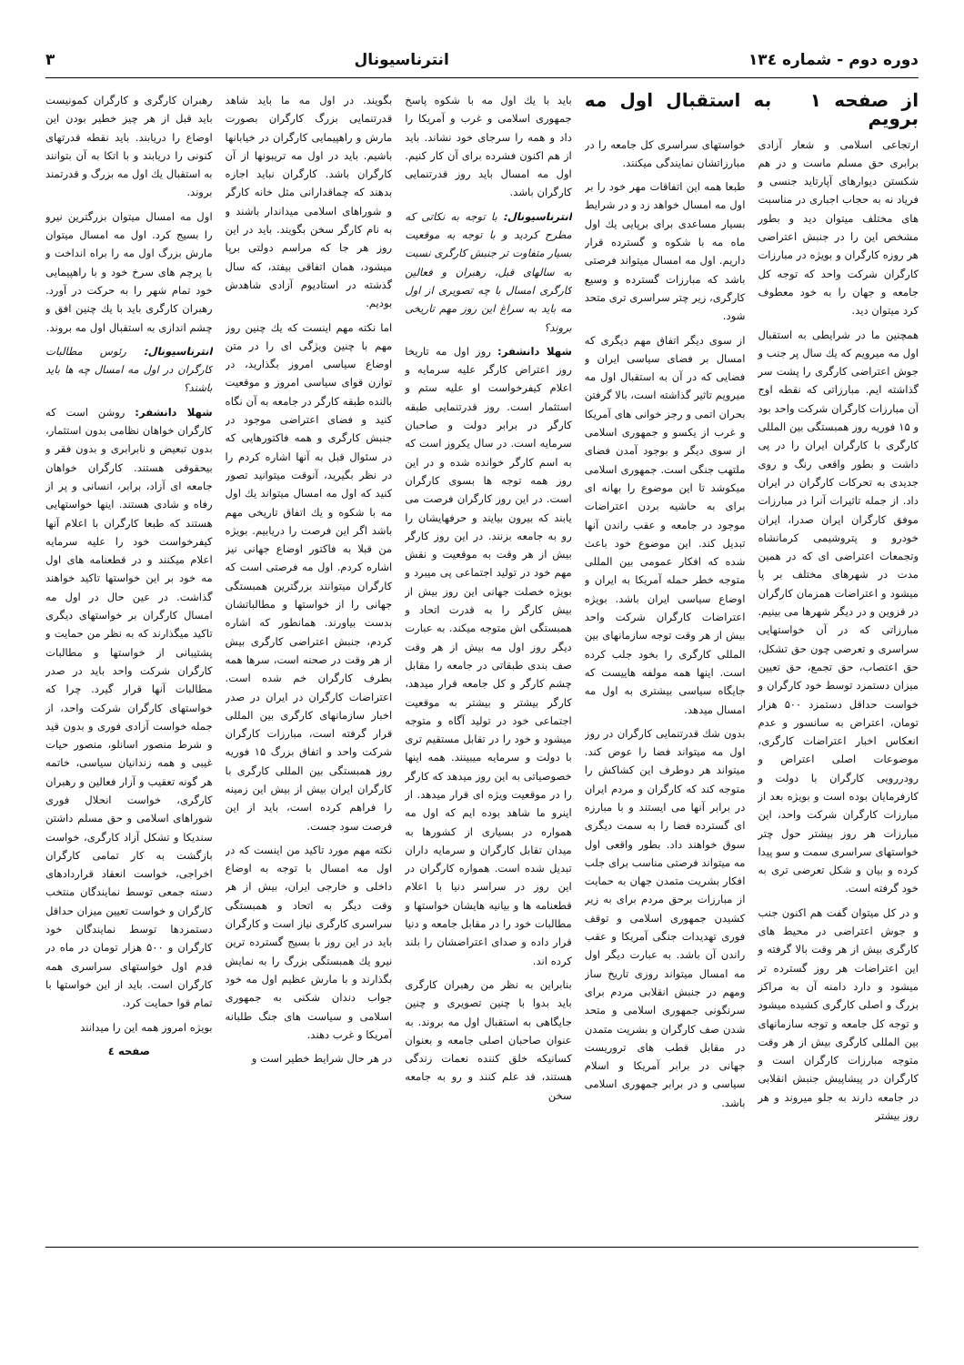دوره دوم - شماره ۱۳٤ انترناسیونال ۳
از صفحه ۱ به استقبال اول مه برویم
ارتجاعی اسلامی و شعار آزادی برابری حق مسلم ماست و در هم شکستن دیوارهای آپارتاید جنسی و فریاد نه به حجاب اجباری در مناسبت های مختلف میتوان دید و بطور مشخص این را در جنبش اعتراضی هر روزه کارگران و بویژه در مبارزات کارگران شرکت واحد که توجه کل جامعه و جهان را به خود معطوف کرد میتوان دید.
همچنین ما در شرایطی به استقبال اول مه میرویم که یك سال پر جنب و جوش اعتراضی کارگری را پشت سر گذاشته ایم. مبارزاتی که نقطه اوج آن مبارزات کارگران شرکت واحد بود و ۱۵ فوریه روز همبستگی بین المللی کارگری با کارگران ایران را در پی داشت و بطور واقعی رنگ و روی جدیدی به تحرکات کارگران در ایران داد. از جمله تاثیرات آنرا در مبارزات موفق کارگران ایران صدرا، ایران خودرو و پتروشیمی کرمانشاه وتجمعات اعتراضی ای که در همین مدت در شهرهای مختلف بر پا میشود و اعتراضات همزمان کارگران در قزوین و در دیگر شهرها می بینیم. مبارزاتی که در آن خواستهایی سراسری و تعرضی چون حق تشکل، حق اعتصاب، حق تجمع، حق تعیین میزان دستمزد توسط خود کارگران و خواست حداقل دستمزد ۵۰۰ هزار تومان، اعتراض به سانسور و عدم انعکاس اخبار اعتراضات کارگری، موضوعات اصلی اعتراض و رودررویی کارگران با دولت و کارفرمایان بوده است و بویژه بعد از مبارزات کارگران شرکت واحد، این مبارزات هر روز بیشتر حول چتر خواستهای سراسری سمت و سو پیدا کرده و بیان و شکل تعرضی تری به خود گرفته است.
و در کل میتوان گفت هم اکنون جنب و جوش اعتراضی در محیط های کارگری بیش از هر وقت بالا گرفته و این اعتراضات هر روز گسترده تر میشود و دارد دامنه آن به مراکز بزرگ و اصلی کارگری کشیده میشود و توجه کل جامعه و توجه سازمانهای بین المللی کارگری بیش از هر وقت متوجه مبارزات کارگران است و کارگران در پیشاپیش جنبش انقلابی در جامعه دارند به جلو میروند و هر روز بیشتر
خواستهای سراسری کل جامعه را در مبارزاتشان نمایندگی میکنند.
طبعا همه این اتفاقات مهر خود را بر اول مه امسال خواهد زد و در شرایط بسیار مساعدی برای برپایی یك اول ماه مه با شکوه و گسترده قرار داریم. اول مه امسال میتواند فرصتی باشد که مبارزات گسترده و وسیع کارگری، زیر چتر سراسری تری متحد شود.
از سوی دیگر اتفاق مهم دیگری که امسال بر فضای سیاسی ایران و فضایی که در آن به استقبال اول مه میرویم تاثیر گذاشته است، بالا گرفتن بحران اتمی و رجز خوانی های آمریکا و غرب از یکسو و جمهوری اسلامی از سوی دیگر و بوجود آمدن فضای ملتهب جنگی است. جمهوری اسلامی میکوشد تا این موضوع را بهانه ای برای به حاشیه بردن اعتراضات موجود در جامعه و عقب راندن آنها تبدیل کند. این موضوع خود باعث شده که افکار عمومی بین المللی متوجه خطر حمله آمریکا به ایران و اوضاع سیاسی ایران باشد. بویژه اعتراضات کارگران شرکت واحد بیش از هر وقت توجه سازمانهای بین المللی کارگری را بخود جلب کرده است. اینها همه مولفه هاییست که جایگاه سیاسی بیشتری به اول مه امسال میدهد.
بدون شك قدرتنمایی کارگران در روز اول مه میتواند فضا را عوض کند. میتواند هر دوطرف این کشاکش را متوجه کند که کارگران و مردم ایران در برابر آنها می ایستند و با مبارزه ای گسترده فضا را به سمت دیگری سوق خواهند داد. بطور واقعی اول مه میتواند فرصتی مناسب برای جلب افکار بشریت متمدن جهان به حمایت از مبارزات برحق مردم برای به زیر کشیدن جمهوری اسلامی و توقف فوری تهدیدات جنگی آمریکا و عقب راندن آن باشد. به عبارت دیگر اول مه امسال میتواند روزی تاریخ ساز ومهم در جنبش انقلابی مردم برای سرنگونی جمهوری اسلامی و متحد شدن صف کارگران و بشریت متمدن در مقابل قطب های تروریست جهانی در برابر آمریکا و اسلام سیاسی و در برابر جمهوری اسلامی باشد.
باید با یك اول مه با شکوه پاسخ جمهوری اسلامی و غرب و آمریکا را داد و همه را سرجای خود نشاند. باید از هم اکنون فشرده برای آن کار کنیم. اول مه امسال باید روز قدرتنمایی کارگران باشد.
انترناسیونال: با توجه به نکاتی که مطرح کردید و با توجه به موقعیت بسیار متفاوت تر جنبش کارگری نسبت به سالهای قبل، رهبران و فعالین کارگری امسال با چه تصویری از اول مه باید به سراغ این روز مهم تاریخی بروند؟
شهلا دانشفر: روز اول مه تاریخا روز اعتراض کارگر علیه سرمایه و اعلام کیفرخواست او علیه ستم و استثمار است. روز قدرتنمایی طبقه کارگر در برابر دولت و صاحبان سرمایه است. در سال یکروز است که به اسم کارگر خوانده شده و در این روز همه توجه ها بسوی کارگران است. در این روز کارگران فرصت می یابند که بیرون بیایند و حرفهایشان را رو به جامعه بزنند. در این روز کارگر بیش از هر وقت به موقعیت و نقش مهم خود در تولید اجتماعی پی میبرد و بویژه خصلت جهانی این روز بیش از بیش کارگر را به قدرت اتحاد و همبستگی اش متوجه میکند. به عبارت دیگر روز اول مه بیش از هر وقت صف بندی طبقاتی در جامعه را مقابل چشم کارگر و کل جامعه قرار میدهد، کارگر بیشتر و بیشتر به موقعیت اجتماعی خود در تولید آگاه و متوجه میشود و خود را در تقابل مستقیم تری با دولت و سرمایه میبینند. همه اینها خصوصیاتی به این روز میدهد که کارگر را در موقعیت ویژه ای قرار میدهد. از اینرو ما شاهد بوده ایم که اول مه همواره در بسیاری از کشورها به میدان تقابل کارگران و سرمایه داران تبدیل شده است. همواره کارگران در این روز در سراسر دنیا با اعلام قطعنامه ها و بیانیه هایشان خواستها و مطالبات خود را در مقابل جامعه و دنیا قرار داده و صدای اعتراضشان را بلند کرده اند.
بنابراین به نظر من رهبران کارگری باید بدوا با چنین تصویری و چنین جایگاهی به استقبال اول مه بروند. به عنوان صاحبان اصلی جامعه و بعنوان کسانیکه خلق کننده نعمات زندگی هستند، قد علم کنند و رو به جامعه سخن
بگویند. در اول مه ما باید شاهد قدرتنمایی بزرگ کارگران بصورت مارش و راهپیمایی کارگران در خیابانها باشیم. باید در اول مه تریبونها از آن کارگران باشد. کارگران نباید اجازه بدهند که چماقدارانی مثل خانه کارگر و شوراهای اسلامی میداندار باشند و به نام کارگر سخن بگویند. باید در این روز هر جا که مراسم دولتی برپا میشود، همان اتفاقی بیفتد، که سال گذشته در استادیوم آزادی شاهدش بودیم.
اما نکته مهم اینست که یك چنین روز مهم با چنین ویژگی ای را در متن اوضاع سیاسی امروز بگذارید، در توازن قوای سیاسی امروز و موقعیت بالنده طبقه کارگر در جامعه به آن نگاه کنید و فضای اعتراضی موجود در جنبش کارگری و همه فاکتورهایی که در سئوال قبل به آنها اشاره کردم را در نظر بگیرید، آنوقت میتوانید تصور کنید که اول مه امسال میتواند یك اول مه با شکوه و یك اتفاق تاریخی مهم باشد اگر این فرصت را دریابیم. بویژه من قبلا به فاکتور اوضاع جهانی نیز اشاره کردم. اول مه فرصتی است که کارگران میتوانند بزرگترین همبستگی جهانی را از خواستها و مطالباتشان بدست بیاورند. همانطور که اشاره کردم، جنبش اعتراضی کارگری بیش از هر وقت در صحنه است، سرها همه بطرف کارگران خم شده است. اعتراضات کارگران در ایران در صدر اخبار سازمانهای کارگری بین المللی قرار گرفته است، مبارزات کارگران شرکت واحد و اتفاق بزرگ ۱۵ فوریه روز همبستگی بین المللی کارگری با کارگران ایران بیش از بیش این زمینه را فراهم کرده است، باید از این فرصت سود جست.
نکته مهم مورد تاکید من اینست که در اول مه امسال با توجه به اوضاع داخلی و خارجی ایران، بیش از هر وقت دیگر به اتحاد و همبستگی سراسری کارگری نیاز است و کارگران باید در این روز با بسیج گسترده ترین نیرو یك همبستگی بزرگ را به نمایش بگذارند و با مارش عظیم اول مه خود جواب دندان شکنی به جمهوری اسلامی و سیاست های جنگ طلبانه آمریکا و غرب دهند.
در هر حال شرایط خطیر است و
رهبران کارگری و کارگران کمونیست باید قبل از هر چیز خطیر بودن این اوضاع را دریابند. باید نقطه قدرتهای کنونی را دریابند و با اتکا به آن بتوانند به استقبال یك اول مه بزرگ و قدرتمند بروند.
اول مه امسال میتوان بزرگترین نیرو را بسیج کرد. اول مه امسال میتوان مارش بزرگ اول مه را براه انداخت و با پرچم های سرخ خود و با راهپیمایی خود تمام شهر را به حرکت در آورد. رهبران کارگری باید با یك چنین افق و چشم اندازی به استقبال اول مه بروند.
انترناسیونال: رئوس مطالبات کارگران در اول مه امسال چه ها باید باشند؟
شهلا دانشفر: روشن است که کارگران خواهان نظامی بدون استثمار، بدون تبعیض و نابرابری و بدون فقر و بیحقوقی هستند. کارگران خواهان جامعه ای آزاد، برابر، انسانی و پر از رفاه و شادی هستند. اینها خواستهایی هستند که طبعا کارگران با اعلام آنها کیفرخواست خود را علیه سرمایه اعلام میکنند و در قطعنامه های اول مه خود بر این خواستها تاکید خواهند گذاشت. در عین حال در اول مه امسال کارگران بر خواستهای دیگری تاکید میگذارند که به نظر من حمایت و پشتیبانی از خواستها و مطالبات کارگران شرکت واحد باید در صدر مطالبات آنها قرار گیرد. چرا که خواستهای کارگران شرکت واحد، از جمله خواست آزادی فوری و بدون قید و شرط منصور اسانلو، منصور حیات غیبی و همه زندانیان سیاسی، خاتمه هر گونه تعقیب و آزار فعالین و رهبران کارگری، خواست انحلال فوری شوراهای اسلامی و حق مسلم داشتن سندیکا و تشکل آزاد کارگری، خواست بازگشت به کار تمامی کارگران اخراجی، خواست انعقاد قراردادهای دسته جمعی توسط نمایندگان منتخب کارگران و خواست تعیین میزان حداقل دستمزدها توسط نمایندگان خود کارگران و ۵۰۰ هزار تومان در ماه در قدم اول خواستهای سراسری همه کارگران است. باید از این خواستها با تمام قوا حمایت کرد.
بویژه امروز همه این را میدانند
صفحه ٤